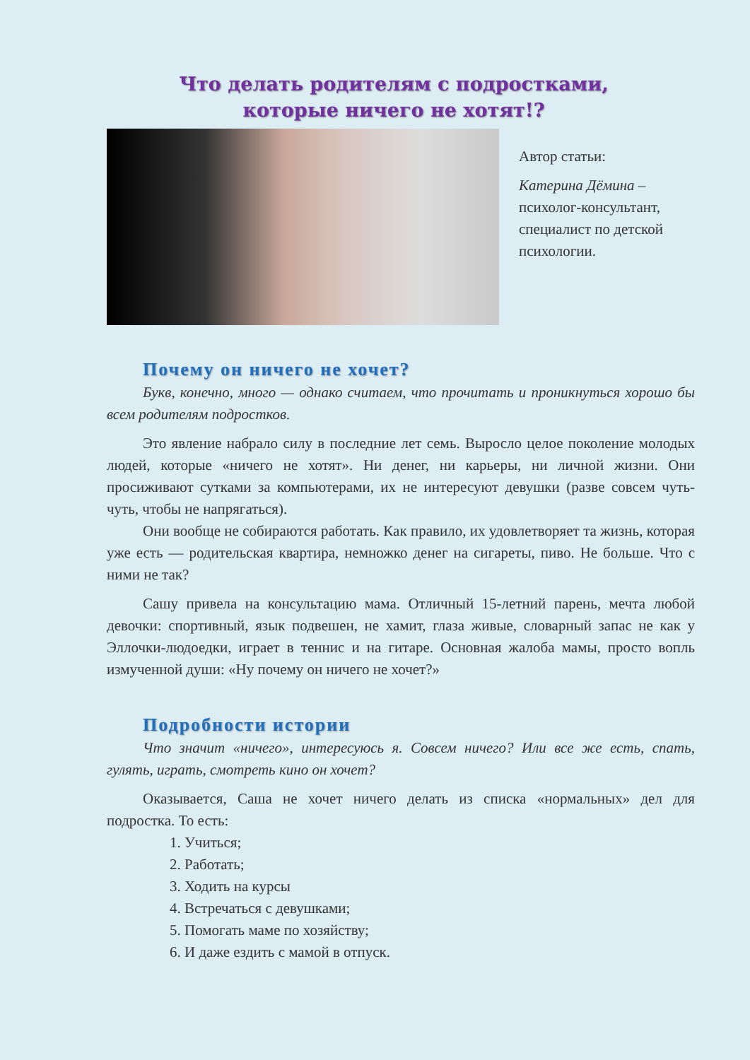Что делать родителям с подростками,
которые ничего не хотят!?
Автор статьи:
Катерина Дёмина – психолог-консультант, специалист по детской психологии.
Почему он ничего не хочет?
Букв, конечно, много — однако считаем, что прочитать и проникнуться хорошо бы всем родителям подростков.
Это явление набрало силу в последние лет семь. Выросло целое поколение молодых людей, которые «ничего не хотят». Ни денег, ни карьеры, ни личной жизни. Они просиживают сутками за компьютерами, их не интересуют девушки (разве совсем чуть-чуть, чтобы не напрягаться).
Они вообще не собираются работать. Как правило, их удовлетворяет та жизнь, которая уже есть — родительская квартира, немножко денег на сигареты, пиво. Не больше. Что с ними не так?
Сашу привела на консультацию мама. Отличный 15-летний парень, мечта любой девочки: спортивный, язык подвешен, не хамит, глаза живые, словарный запас не как у Эллочки-людоедки, играет в теннис и на гитаре. Основная жалоба мамы, просто вопль измученной души: «Ну почему он ничего не хочет?»
Подробности истории
Что значит «ничего», интересуюсь я. Совсем ничего? Или все же есть, спать, гулять, играть, смотреть кино он хочет?
Оказывается, Саша не хочет ничего делать из списка «нормальных» дел для подростка. То есть:
1. Учиться;
2. Работать;
3. Ходить на курсы
4. Встречаться с девушками;
5. Помогать маме по хозяйству;
6. И даже ездить с мамой в отпуск.